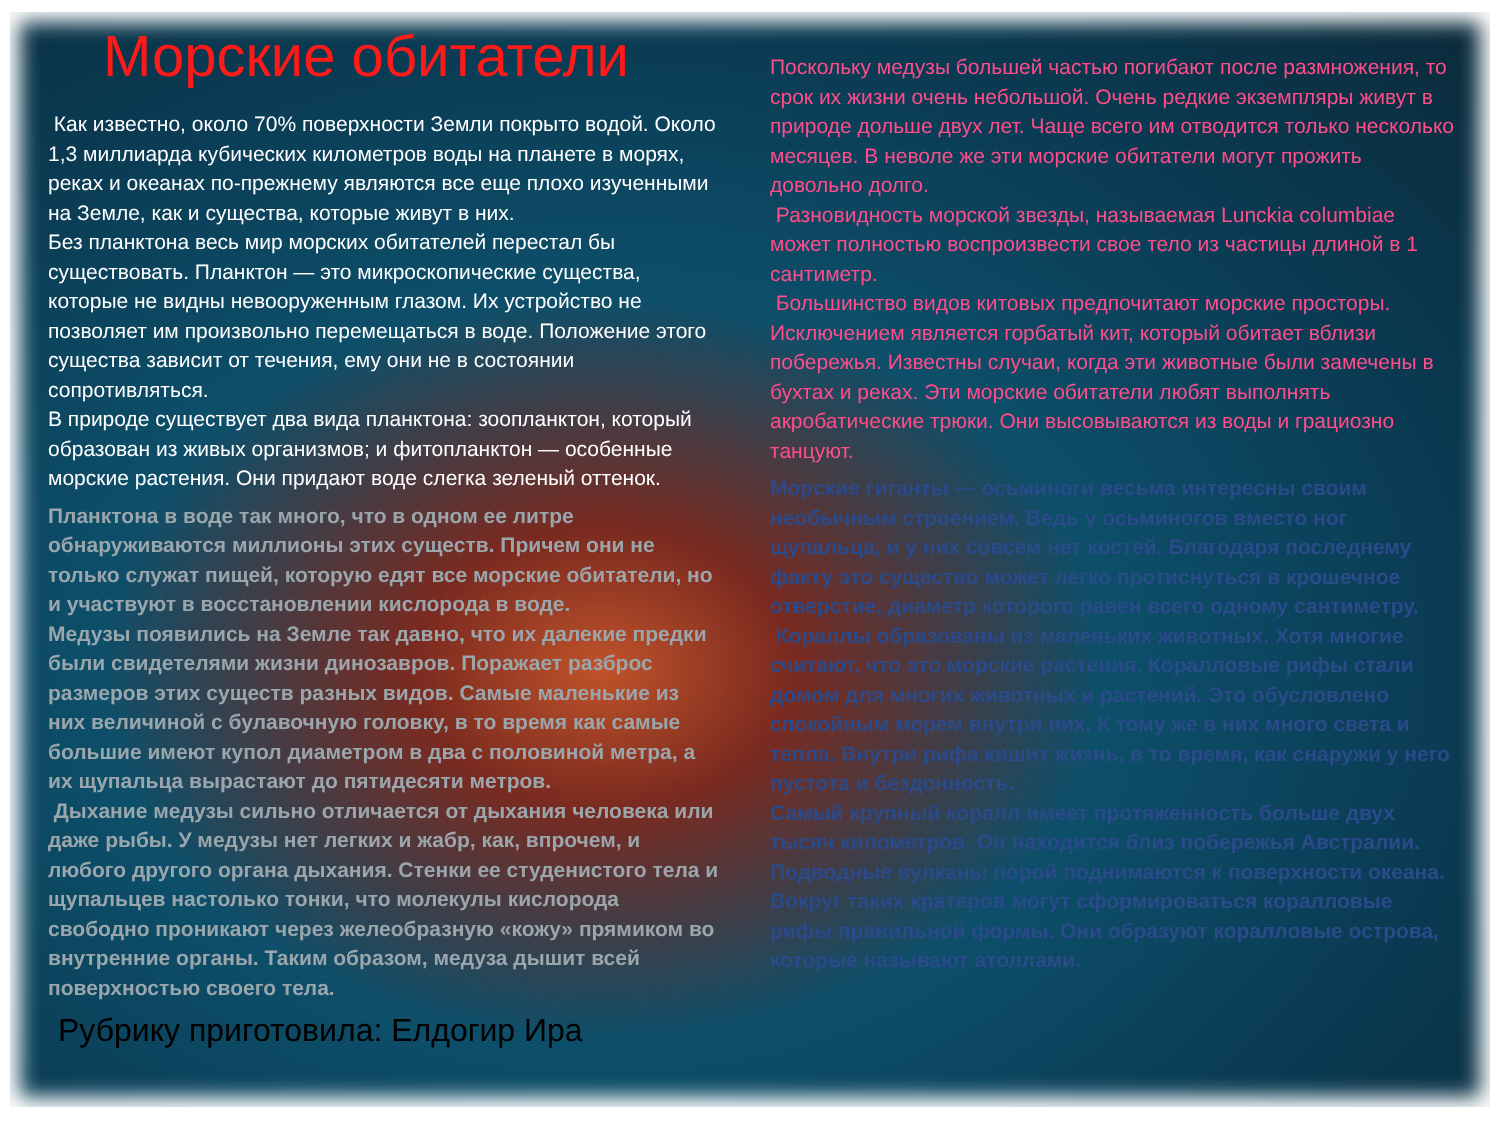Морские обитатели
Как известно, около 70% поверхности Земли покрыто водой. Около 1,3 миллиарда кубических километров воды на планете в морях, реках и океанах по-прежнему являются все еще плохо изученными на Земле, как и существа, которые живут в них.
Без планктона весь мир морских обитателей перестал бы существовать. Планктон — это микроскопические существа, которые не видны невооруженным глазом. Их устройство не позволяет им произвольно перемещаться в воде. Положение этого существа зависит от течения, ему они не в состоянии сопротивляться.
В природе существует два вида планктона: зоопланктон, который образован из живых организмов; и фитопланктон — особенные морские растения. Они придают воде слегка зеленый оттенок.
Планктона в воде так много, что в одном ее литре обнаруживаются миллионы этих существ. Причем они не только служат пищей, которую едят все морские обитатели, но и участвуют в восстановлении кислорода в воде.
Медузы появились на Земле так давно, что их далекие предки были свидетелями жизни динозавров. Поражает разброс размеров этих существ разных видов. Самые маленькие из них величиной с булавочную головку, в то время как самые большие имеют купол диаметром в два с половиной метра, а их щупальца вырастают до пятидесяти метров.
Дыхание медузы сильно отличается от дыхания человека или даже рыбы. У медузы нет легких и жабр, как, впрочем, и любого другого органа дыхания. Стенки ее студенистого тела и щупальцев настолько тонки, что молекулы кислорода свободно проникают через желеобразную «кожу» прямиком во внутренние органы. Таким образом, медуза дышит всей поверхностью своего тела.
Рубрику приготовила: Елдогир Ира
Поскольку медузы большей частью погибают после размножения, то срок их жизни очень небольшой. Очень редкие экземпляры живут в природе дольше двух лет. Чаще всего им отводится только несколько месяцев. В неволе же эти морские обитатели могут прожить довольно долго.
Разновидность морской звезды, называемая Lunckia columbiae может полностью воспроизвести свое тело из частицы длиной в 1 сантиметр.
Большинство видов китовых предпочитают морские просторы. Исключением является горбатый кит, который обитает вблизи побережья. Известны случаи, когда эти животные были замечены в бухтах и реках. Эти морские обитатели любят выполнять акробатические трюки. Они высовываются из воды и грациозно танцуют.
Морские гиганты — осьминоги весьма интересны своим необычным строением. Ведь у осьминогов вместо ног щупальца, и у них совсем нет костей. Благодаря последнему факту это существо может легко протиснуться в крошечное отверстие, диаметр которого равен всего одному сантиметру.
Кораллы образованы из маленьких животных. Хотя многие считают, что это морские растения. Коралловые рифы стали домом для многих животных и растений. Это обусловлено спокойным морем внутри них. К тому же в них много света и тепла. Внутри рифа кишит жизнь, в то время, как снаружи у него пустота и бездонность.
Самый крупный коралл имеет протяженность больше двух тысяч километров. Он находится близ побережья Австралии. Подводные вулканы порой поднимаются к поверхности океана. Вокруг таких кратеров могут сформироваться коралловые рифы правильной формы. Они образуют коралловые острова, которые называют атоллами.